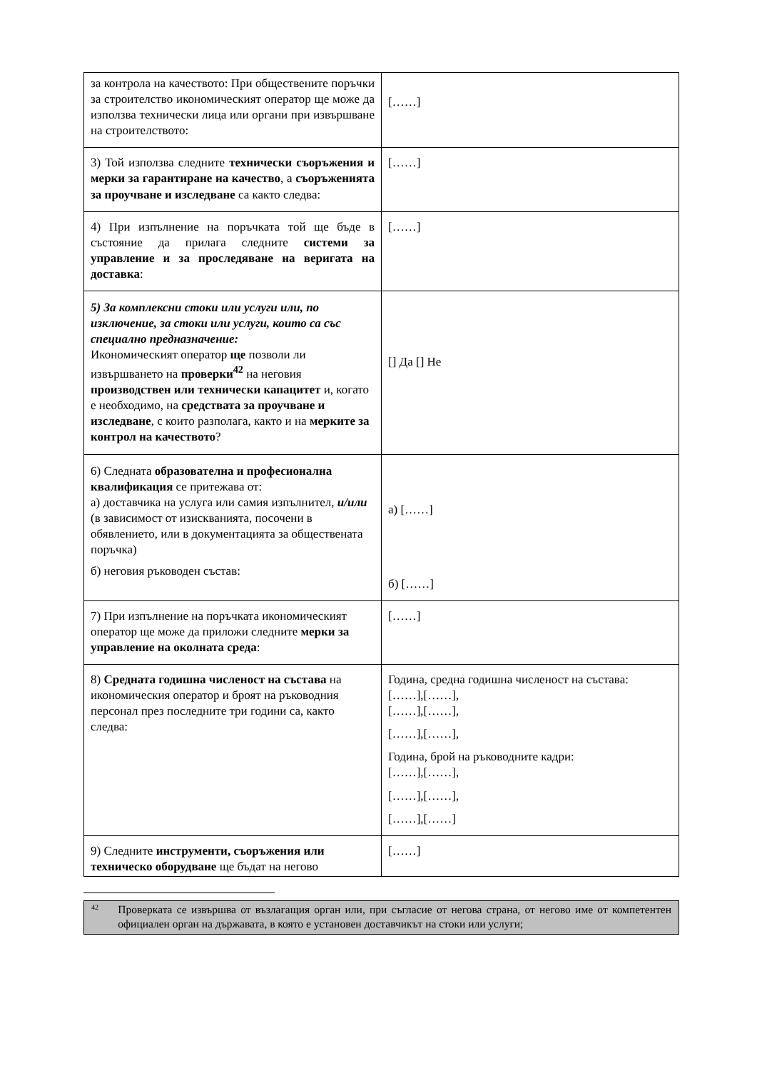| за контрола на качеството: При обществените поръчки за строителство икономическият оператор ще може да използва технически лица или органи при извършване на строителството: | [……] |
| 3) Той използва следните технически съоръжения и мерки за гарантиране на качество , а съоръженията за проучване и изследване са както следва: | [……] |
| 4) При изпълнение на поръчката той ще бъде в състояние да прилага следните системи за управление и за проследяване на веригата на доставка : | [……] |
| 5) За комплексни стоки или услуги или, по изключение, за стоки или услуги, които са със специално предназначение: Икономическият оператор ще позволи ли извършването на проверки<sup>42</sup> на неговия производствен или технически капацитет и, когато е необходимо, на средствата за проучване и изследване , с които разполага, както и на мерките за контрол на качеството ? | [] Да [] Не |
| 6) Следната образователна и професионална квалификация се притежава от: а) доставчика на услуга или самия изпълнител, и/или (в зависимост от изискванията, посочени в обявлението, или в документацията за обществената поръчка) б) неговия ръководен състав: | а) [……] б) [……] |
| 7) При изпълнение на поръчката икономическият оператор ще може да приложи следните мерки за управление на околната среда : | [……] |
| 8) Средната годишна численост на състава на икономическия оператор и броят на ръководния персонал през последните три години са, както следва: | Година, средна годишна численост на състава: [……],[……], [……],[……], [……],[……], Година, брой на ръководните кадри: [……],[……], [……],[……], [……],[……] |
| 9) Следните инструменти, съоръжения или техническо оборудване ще бъдат на негово | [……] |
42 Проверката се извършва от възлагащия орган или, при съгласие от негова страна, от негово име от компетентен официален орган на държавата, в която е установен доставчикът на стоки или услуги;